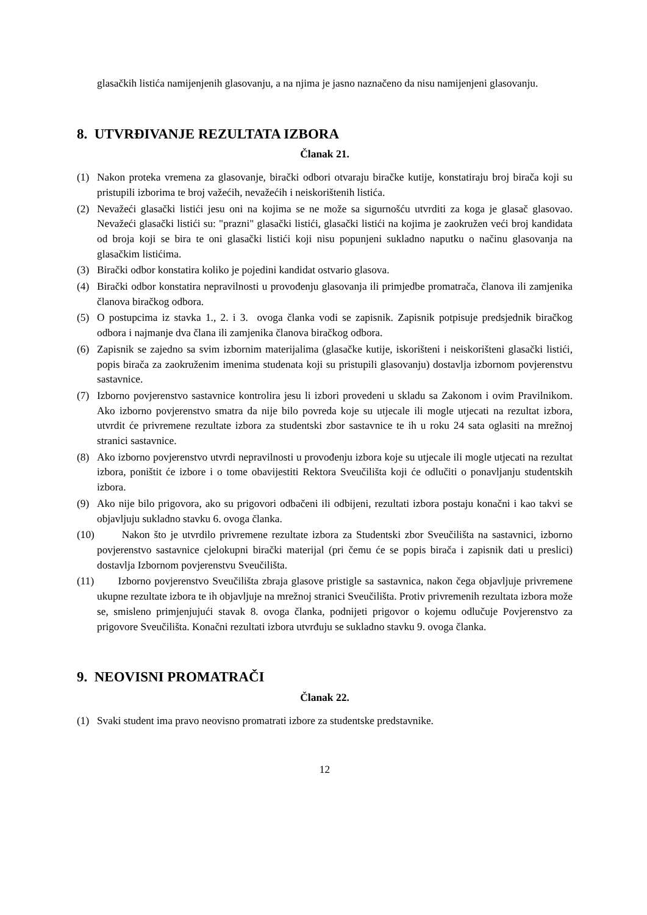glasačkih listića namijenjenih glasovanju, a na njima je jasno naznačeno da nisu namijenjeni glasovanju.
8. UTVRĐIVANJE REZULTATA IZBORA
Članak 21.
(1) Nakon proteka vremena za glasovanje, birački odbori otvaraju biračke kutije, konstatiraju broj birača koji su pristupili izborima te broj važećih, nevažećih i neiskorištenih listića.
(2) Nevažeći glasački listići jesu oni na kojima se ne može sa sigurnošću utvrditi za koga je glasač glasovao. Nevažeći glasački listići su: "prazni" glasački listići, glasački listići na kojima je zaokružen veći broj kandidata od broja koji se bira te oni glasački listići koji nisu popunjeni sukladno naputku o načinu glasovanja na glasačkim listićima.
(3) Birački odbor konstatira koliko je pojedini kandidat ostvario glasova.
(4) Birački odbor konstatira nepravilnosti u provođenju glasovanja ili primjedbe promatrača, članova ili zamjenika članova biračkog odbora.
(5) O postupcima iz stavka 1., 2. i 3. ovoga članka vodi se zapisnik. Zapisnik potpisuje predsjednik biračkog odbora i najmanje dva člana ili zamjenika članova biračkog odbora.
(6) Zapisnik se zajedno sa svim izbornim materijalima (glasačke kutije, iskorišteni i neiskorišteni glasački listići, popis birača za zaokruženim imenima studenata koji su pristupili glasovanju) dostavlja izbornom povjerenstvu sastavnice.
(7) Izborno povjerenstvo sastavnice kontrolira jesu li izbori provedeni u skladu sa Zakonom i ovim Pravilnikom. Ako izborno povjerenstvo smatra da nije bilo povreda koje su utjecale ili mogle utjecati na rezultat izbora, utvrdit će privremene rezultate izbora za studentski zbor sastavnice te ih u roku 24 sata oglasiti na mrežnoj stranici sastavnice.
(8) Ako izborno povjerenstvo utvrdi nepravilnosti u provođenju izbora koje su utjecale ili mogle utjecati na rezultat izbora, poništit će izbore i o tome obavijestiti Rektora Sveučilišta koji će odlučiti o ponavljanju studentskih izbora.
(9) Ako nije bilo prigovora, ako su prigovori odbačeni ili odbijeni, rezultati izbora postaju konačni i kao takvi se objavljuju sukladno stavku 6. ovoga članka.
(10) Nakon što je utvrdilo privremene rezultate izbora za Studentski zbor Sveučilišta na sastavnici, izborno povjerenstvo sastavnice cjelokupni birački materijal (pri čemu će se popis birača i zapisnik dati u preslici) dostavlja Izbornom povjerenstvu Sveučilišta.
(11) Izborno povjerenstvo Sveučilišta zbraja glasove pristigle sa sastavnica, nakon čega objavljuje privremene ukupne rezultate izbora te ih objavljuje na mrežnoj stranici Sveučilišta. Protiv privremenih rezultata izbora može se, smisleno primjenjujući stavak 8. ovoga članka, podnijeti prigovor o kojemu odlučuje Povjerenstvo za prigovore Sveučilišta. Konačni rezultati izbora utvrđuju se sukladno stavku 9. ovoga članka.
9. NEOVISNI PROMATRAČI
Članak 22.
(1) Svaki student ima pravo neovisno promatrati izbore za studentske predstavnike.
12